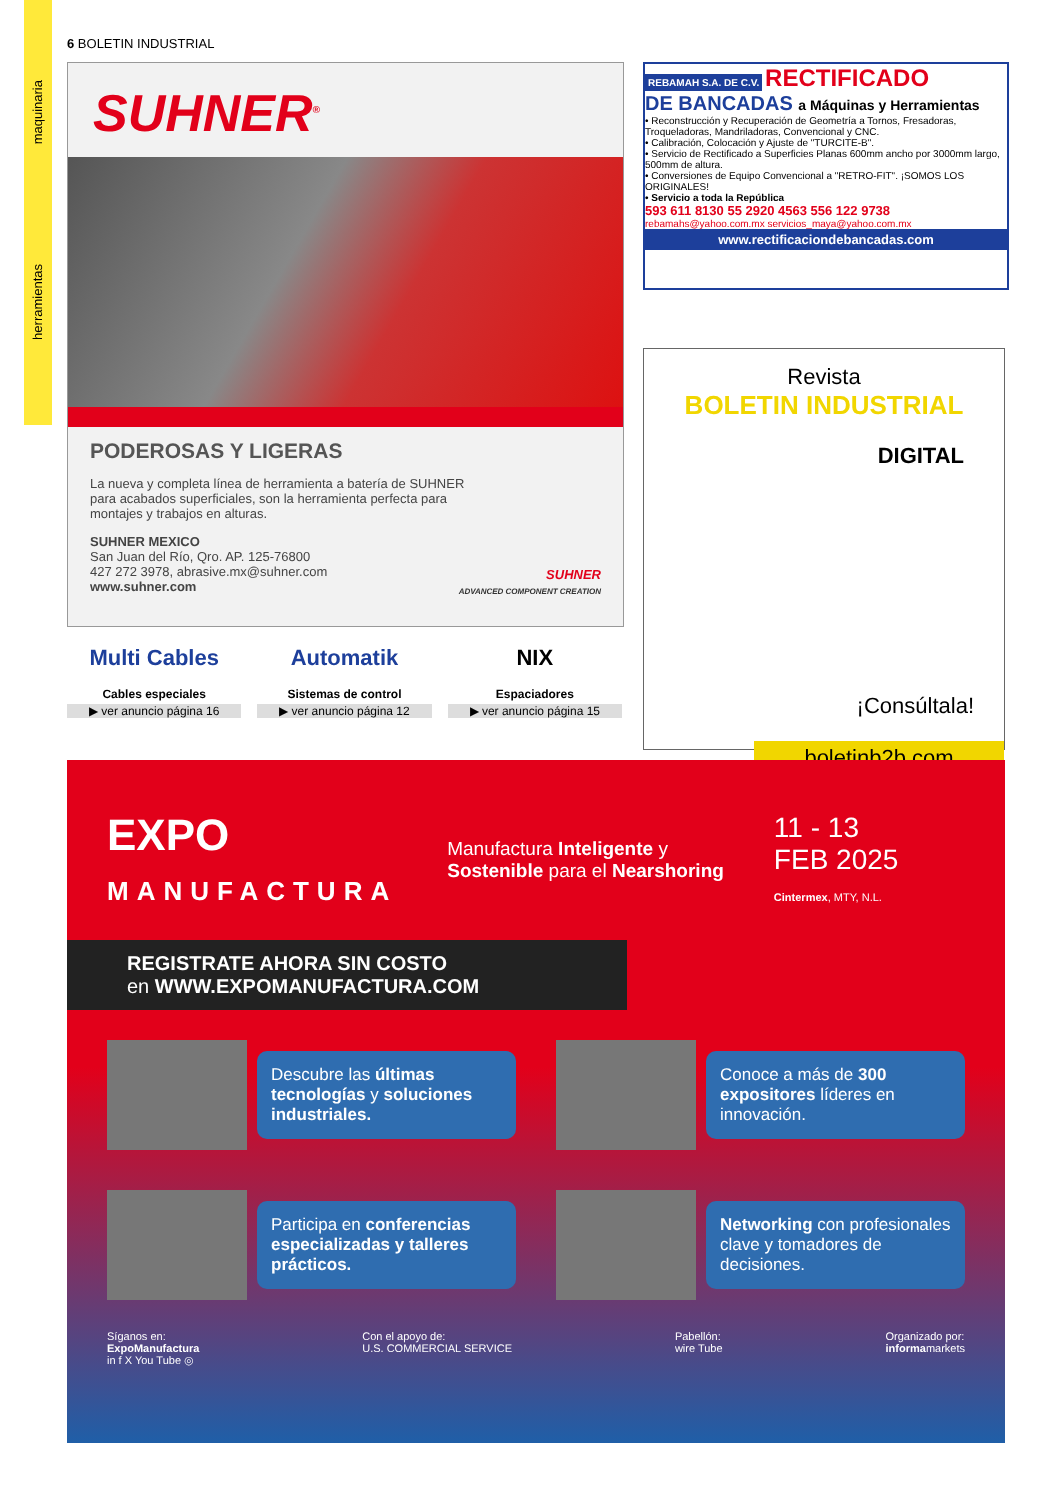maquinaria
herramientas
6 BOLETIN INDUSTRIAL
SUHNER<sup>®</sup>
PODEROSAS Y LIGERAS
La nueva y completa línea de herramienta a batería de SUHNER
para acabados superficiales, son la herramienta perfecta para
montajes y trabajos en alturas.
SUHNER MEXICO
San Juan del Río, Qro. AP. 125-76800
427 272 3978, abrasive.mx@suhner.com
www.suhner.com
SUHNER
ADVANCED COMPONENT CREATION
REBAMAH S.A. DE C.V. RECTIFICADO
DE BANCADAS a Máquinas y Herramientas
• Reconstrucción y Recuperación de Geometría a Tornos, Fresadoras, Troqueladoras, Mandriladoras, Convencional y CNC.
• Calibración, Colocación y Ajuste de "TURCITE-B".
• Servicio de Rectificado a Superficies Planas 600mm ancho por 3000mm largo, 500mm de altura.
• Conversiones de Equipo Convencional a "RETRO-FIT". ¡SOMOS LOS ORIGINALES!
• Servicio a toda la República
593 611 8130 55 2920 4563 556 122 9738
rebamahs@yahoo.com.mx servicios_maya@yahoo.com.mx
www.rectificaciondebancadas.com
Revista
BOLETIN INDUSTRIAL
DIGITAL
¡Consúltala!
boletinb2b.com
Multi Cables
Cables especiales
▶ ver anuncio página 16
Automatik
Sistemas de control
▶ ver anuncio página 12
NIX
Espaciadores
▶ ver anuncio página 15
EXPO
MANUFACTURA
Manufactura Inteligente y
Sostenible para el Nearshoring
11 - 13
FEB 2025
Cintermex, MTY, N.L.
REGISTRATE AHORA SIN COSTO
en WWW.EXPOMANUFACTURA.COM
Descubre las últimas tecnologías y soluciones industriales.
Conoce a más de 300 expositores líderes en innovación.
Participa en conferencias especializadas y talleres prácticos.
Networking con profesionales clave y tomadores de decisiones.
Síganos en:
ExpoManufactura
in f X You Tube ◎
Con el apoyo de:
U.S. COMMERCIAL SERVICE
Pabellón:
wire Tube
Organizado por:
informamarkets